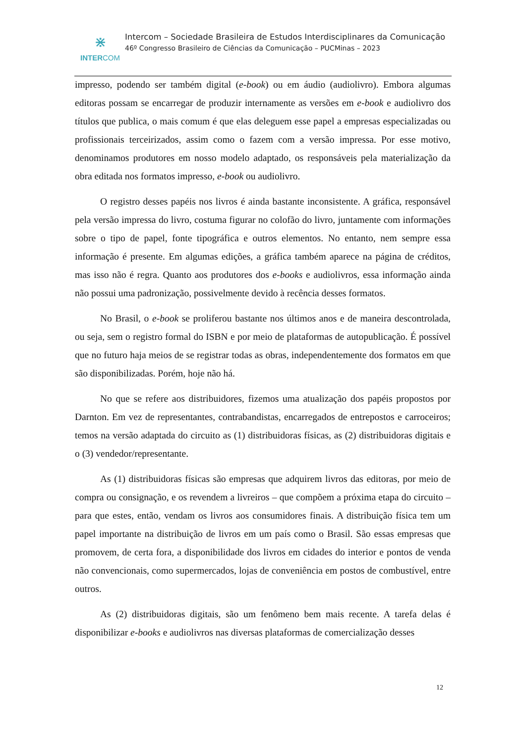⋇
INTERCOM
Intercom – Sociedade Brasileira de Estudos Interdisciplinares da Comunicação
46º Congresso Brasileiro de Ciências da Comunicação – PUCMinas – 2023
impresso, podendo ser também digital (e-book) ou em áudio (audiolivro). Embora algumas editoras possam se encarregar de produzir internamente as versões em e-book e audiolivro dos títulos que publica, o mais comum é que elas deleguem esse papel a empresas especializadas ou profissionais terceirizados, assim como o fazem com a versão impressa. Por esse motivo, denominamos produtores em nosso modelo adaptado, os responsáveis pela materialização da obra editada nos formatos impresso, e-book ou audiolivro.
O registro desses papéis nos livros é ainda bastante inconsistente. A gráfica, responsável pela versão impressa do livro, costuma figurar no colofão do livro, juntamente com informações sobre o tipo de papel, fonte tipográfica e outros elementos. No entanto, nem sempre essa informação é presente. Em algumas edições, a gráfica também aparece na página de créditos, mas isso não é regra. Quanto aos produtores dos e-books e audiolivros, essa informação ainda não possui uma padronização, possivelmente devido à recência desses formatos.
No Brasil, o e-book se proliferou bastante nos últimos anos e de maneira descontrolada, ou seja, sem o registro formal do ISBN e por meio de plataformas de autopublicação. É possível que no futuro haja meios de se registrar todas as obras, independentemente dos formatos em que são disponibilizadas. Porém, hoje não há.
No que se refere aos distribuidores, fizemos uma atualização dos papéis propostos por Darnton. Em vez de representantes, contrabandistas, encarregados de entrepostos e carroceiros; temos na versão adaptada do circuito as (1) distribuidoras físicas, as (2) distribuidoras digitais e o (3) vendedor/representante.
As (1) distribuidoras físicas são empresas que adquirem livros das editoras, por meio de compra ou consignação, e os revendem a livreiros – que compõem a próxima etapa do circuito – para que estes, então, vendam os livros aos consumidores finais. A distribuição física tem um papel importante na distribuição de livros em um país como o Brasil. São essas empresas que promovem, de certa fora, a disponibilidade dos livros em cidades do interior e pontos de venda não convencionais, como supermercados, lojas de conveniência em postos de combustível, entre outros.
As (2) distribuidoras digitais, são um fenômeno bem mais recente. A tarefa delas é disponibilizar e-books e audiolivros nas diversas plataformas de comercialização desses
12